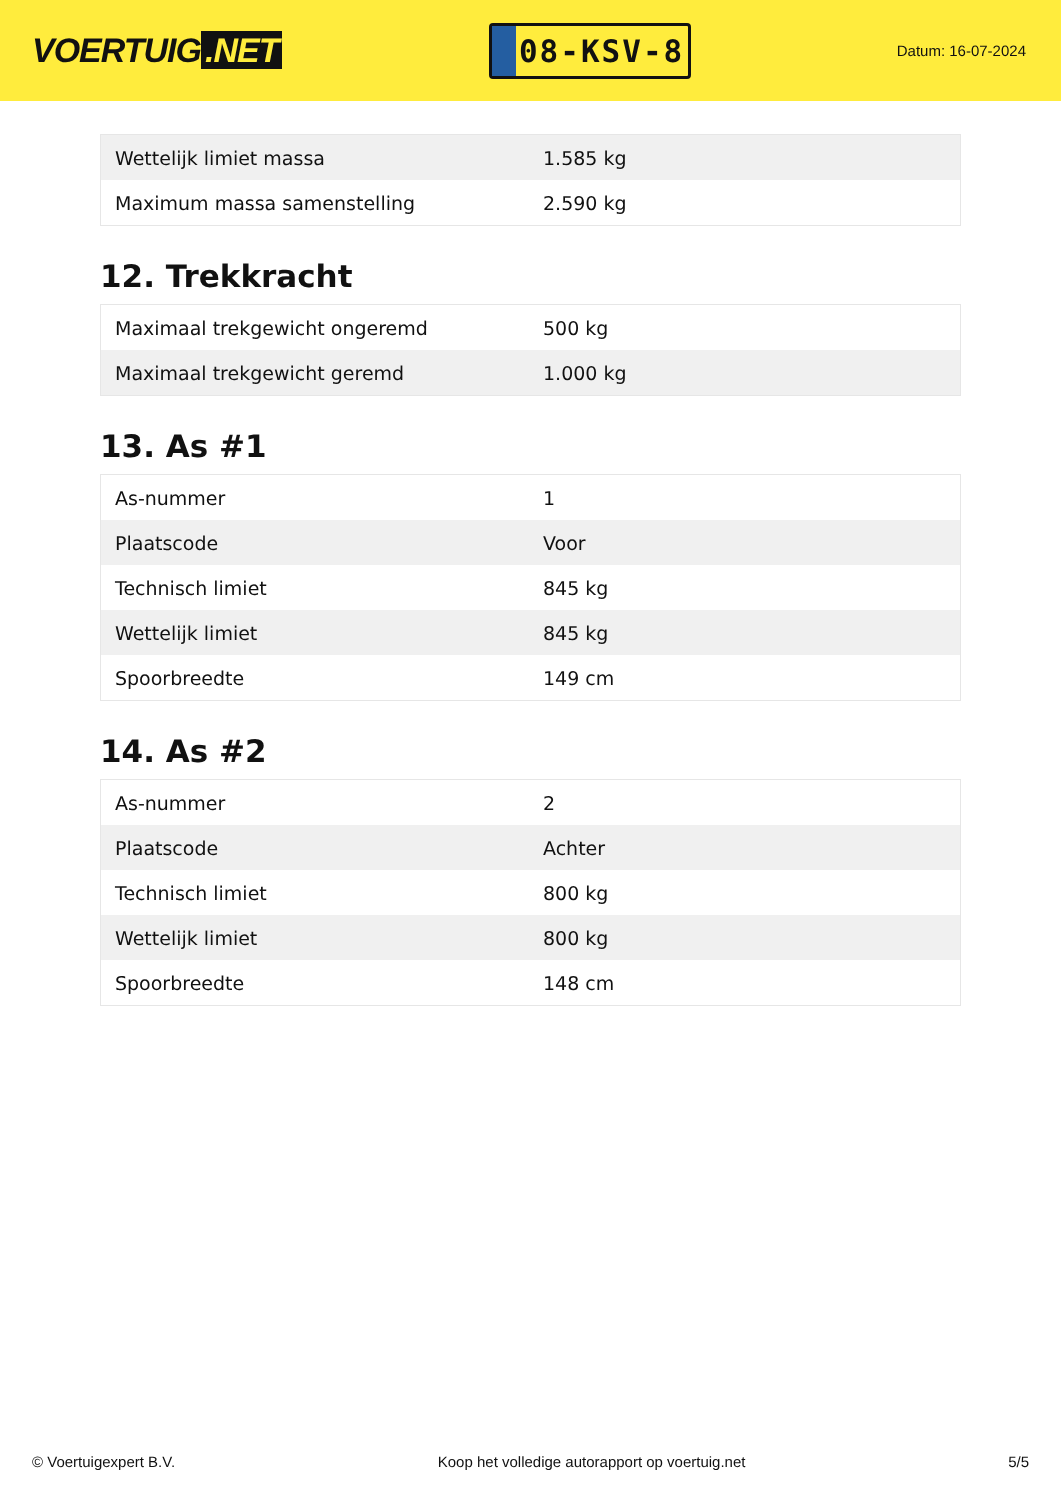VOERTUIG.NET
08-KSV-8
Datum: 16-07-2024
| Wettelijk limiet massa | 1.585 kg |
| Maximum massa samenstelling | 2.590 kg |
12. Trekkracht
| Maximaal trekgewicht ongeremd | 500 kg |
| Maximaal trekgewicht geremd | 1.000 kg |
13. As #1
| As-nummer | 1 |
| Plaatscode | Voor |
| Technisch limiet | 845 kg |
| Wettelijk limiet | 845 kg |
| Spoorbreedte | 149 cm |
14. As #2
| As-nummer | 2 |
| Plaatscode | Achter |
| Technisch limiet | 800 kg |
| Wettelijk limiet | 800 kg |
| Spoorbreedte | 148 cm |
© Voertuigexpert B.V. Koop het volledige autorapport op voertuig.net 5/5